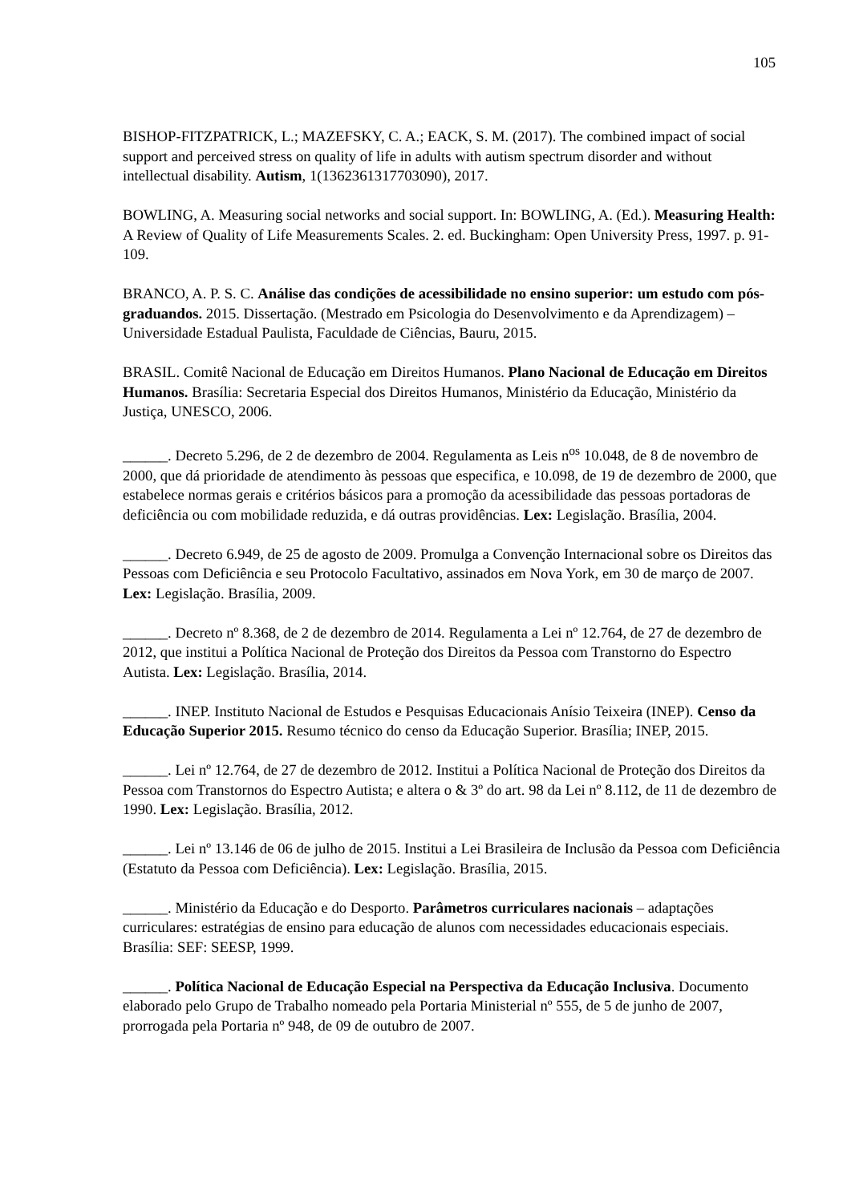105
BISHOP-FITZPATRICK, L.; MAZEFSKY, C. A.; EACK, S. M. (2017). The combined impact of social support and perceived stress on quality of life in adults with autism spectrum disorder and without intellectual disability. Autism, 1(1362361317703090), 2017.
BOWLING, A. Measuring social networks and social support. In: BOWLING, A. (Ed.). Measuring Health: A Review of Quality of Life Measurements Scales. 2. ed. Buckingham: Open University Press, 1997. p. 91-109.
BRANCO, A. P. S. C. Análise das condições de acessibilidade no ensino superior: um estudo com pós-graduandos. 2015. Dissertação. (Mestrado em Psicologia do Desenvolvimento e da Aprendizagem) – Universidade Estadual Paulista, Faculdade de Ciências, Bauru, 2015.
BRASIL. Comitê Nacional de Educação em Direitos Humanos. Plano Nacional de Educação em Direitos Humanos. Brasília: Secretaria Especial dos Direitos Humanos, Ministério da Educação, Ministério da Justiça, UNESCO, 2006.
______. Decreto 5.296, de 2 de dezembro de 2004. Regulamenta as Leis n<sup>os</sup> 10.048, de 8 de novembro de 2000, que dá prioridade de atendimento às pessoas que especifica, e 10.098, de 19 de dezembro de 2000, que estabelece normas gerais e critérios básicos para a promoção da acessibilidade das pessoas portadoras de deficiência ou com mobilidade reduzida, e dá outras providências. Lex: Legislação. Brasília, 2004.
______. Decreto 6.949, de 25 de agosto de 2009. Promulga a Convenção Internacional sobre os Direitos das Pessoas com Deficiência e seu Protocolo Facultativo, assinados em Nova York, em 30 de março de 2007. Lex: Legislação. Brasília, 2009.
______. Decreto nº 8.368, de 2 de dezembro de 2014. Regulamenta a Lei nº 12.764, de 27 de dezembro de 2012, que institui a Política Nacional de Proteção dos Direitos da Pessoa com Transtorno do Espectro Autista. Lex: Legislação. Brasília, 2014.
______. INEP. Instituto Nacional de Estudos e Pesquisas Educacionais Anísio Teixeira (INEP). Censo da Educação Superior 2015. Resumo técnico do censo da Educação Superior. Brasília; INEP, 2015.
______. Lei nº 12.764, de 27 de dezembro de 2012. Institui a Política Nacional de Proteção dos Direitos da Pessoa com Transtornos do Espectro Autista; e altera o & 3º do art. 98 da Lei nº 8.112, de 11 de dezembro de 1990. Lex: Legislação. Brasília, 2012.
______. Lei nº 13.146 de 06 de julho de 2015. Institui a Lei Brasileira de Inclusão da Pessoa com Deficiência (Estatuto da Pessoa com Deficiência). Lex: Legislação. Brasília, 2015.
______. Ministério da Educação e do Desporto. Parâmetros curriculares nacionais – adaptações curriculares: estratégias de ensino para educação de alunos com necessidades educacionais especiais. Brasília: SEF: SEESP, 1999.
______. Política Nacional de Educação Especial na Perspectiva da Educação Inclusiva. Documento elaborado pelo Grupo de Trabalho nomeado pela Portaria Ministerial nº 555, de 5 de junho de 2007, prorrogada pela Portaria nº 948, de 09 de outubro de 2007.